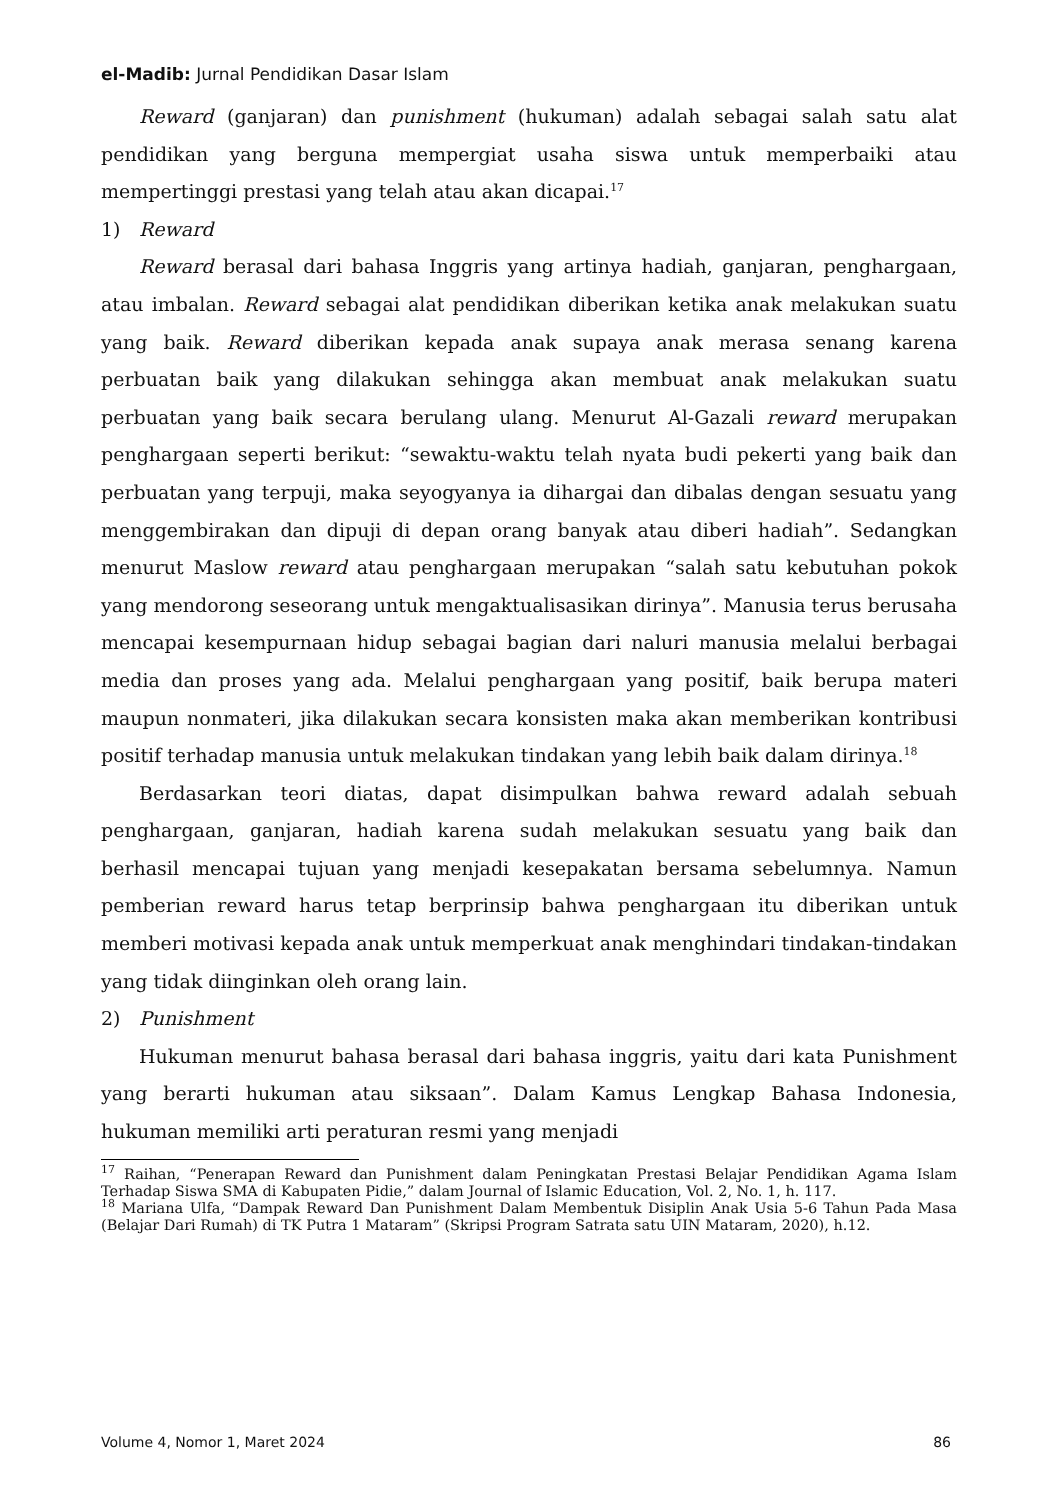el-Madib: Jurnal Pendidikan Dasar Islam
Reward (ganjaran) dan punishment (hukuman) adalah sebagai salah satu alat pendidikan yang berguna mempergiat usaha siswa untuk memperbaiki atau mempertinggi prestasi yang telah atau akan dicapai.<sup>17</sup>
1) Reward
Reward berasal dari bahasa Inggris yang artinya hadiah, ganjaran, penghargaan, atau imbalan. Reward sebagai alat pendidikan diberikan ketika anak melakukan suatu yang baik. Reward diberikan kepada anak supaya anak merasa senang karena perbuatan baik yang dilakukan sehingga akan membuat anak melakukan suatu perbuatan yang baik secara berulang ulang. Menurut Al-Gazali reward merupakan penghargaan seperti berikut: “sewaktu-waktu telah nyata budi pekerti yang baik dan perbuatan yang terpuji, maka seyogyanya ia dihargai dan dibalas dengan sesuatu yang menggembirakan dan dipuji di depan orang banyak atau diberi hadiah”. Sedangkan menurut Maslow reward atau penghargaan merupakan “salah satu kebutuhan pokok yang mendorong seseorang untuk mengaktualisasikan dirinya”. Manusia terus berusaha mencapai kesempurnaan hidup sebagai bagian dari naluri manusia melalui berbagai media dan proses yang ada. Melalui penghargaan yang positif, baik berupa materi maupun nonmateri, jika dilakukan secara konsisten maka akan memberikan kontribusi positif terhadap manusia untuk melakukan tindakan yang lebih baik dalam dirinya.<sup>18</sup>
Berdasarkan teori diatas, dapat disimpulkan bahwa reward adalah sebuah penghargaan, ganjaran, hadiah karena sudah melakukan sesuatu yang baik dan berhasil mencapai tujuan yang menjadi kesepakatan bersama sebelumnya. Namun pemberian reward harus tetap berprinsip bahwa penghargaan itu diberikan untuk memberi motivasi kepada anak untuk memperkuat anak menghindari tindakan-tindakan yang tidak diinginkan oleh orang lain.
2) Punishment
Hukuman menurut bahasa berasal dari bahasa inggris, yaitu dari kata Punishment yang berarti hukuman atau siksaan”. Dalam Kamus Lengkap Bahasa Indonesia, hukuman memiliki arti peraturan resmi yang menjadi
<sup>17</sup> Raihan, “Penerapan Reward dan Punishment dalam Peningkatan Prestasi Belajar Pendidikan Agama Islam Terhadap Siswa SMA di Kabupaten Pidie,” dalam Journal of Islamic Education, Vol. 2, No. 1, h. 117.
<sup>18</sup> Mariana Ulfa, “Dampak Reward Dan Punishment Dalam Membentuk Disiplin Anak Usia 5-6 Tahun Pada Masa (Belajar Dari Rumah) di TK Putra 1 Mataram” (Skripsi Program Satrata satu UIN Mataram, 2020), h.12.
Volume 4, Nomor 1, Maret 2024 86